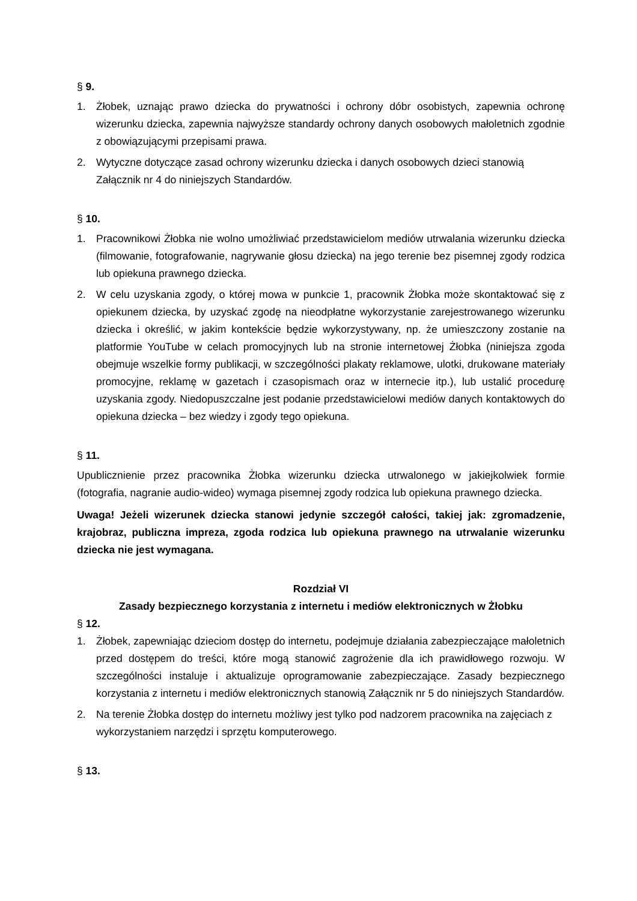§ 9.
1. Żłobek, uznając prawo dziecka do prywatności i ochrony dóbr osobistych, zapewnia ochronę wizerunku dziecka, zapewnia najwyższe standardy ochrony danych osobowych małoletnich zgodnie z obowiązującymi przepisami prawa.
2. Wytyczne dotyczące zasad ochrony wizerunku dziecka i danych osobowych dzieci stanowią Załącznik nr 4 do niniejszych Standardów.
§ 10.
1. Pracownikowi Żłobka nie wolno umożliwiać przedstawicielom mediów utrwalania wizerunku dziecka (filmowanie, fotografowanie, nagrywanie głosu dziecka) na jego terenie bez pisemnej zgody rodzica lub opiekuna prawnego dziecka.
2. W celu uzyskania zgody, o której mowa w punkcie 1, pracownik Żłobka może skontaktować się z opiekunem dziecka, by uzyskać zgodę na nieodpłatne wykorzystanie zarejestrowanego wizerunku dziecka i określić, w jakim kontekście będzie wykorzystywany, np. że umieszczony zostanie na platformie YouTube w celach promocyjnych lub na stronie internetowej Żłobka (niniejsza zgoda obejmuje wszelkie formy publikacji, w szczególności plakaty reklamowe, ulotki, drukowane materiały promocyjne, reklamę w gazetach i czasopismach oraz w internecie itp.), lub ustalić procedurę uzyskania zgody. Niedopuszczalne jest podanie przedstawicielowi mediów danych kontaktowych do opiekuna dziecka – bez wiedzy i zgody tego opiekuna.
§ 11.
Upublicznienie przez pracownika Żłobka wizerunku dziecka utrwalonego w jakiejkolwiek formie (fotografia, nagranie audio-wideo) wymaga pisemnej zgody rodzica lub opiekuna prawnego dziecka.
Uwaga! Jeżeli wizerunek dziecka stanowi jedynie szczegół całości, takiej jak: zgromadzenie, krajobraz, publiczna impreza, zgoda rodzica lub opiekuna prawnego na utrwalanie wizerunku dziecka nie jest wymagana.
Rozdział VI
Zasady bezpiecznego korzystania z internetu i mediów elektronicznych w Żłobku
§ 12.
1. Żłobek, zapewniając dzieciom dostęp do internetu, podejmuje działania zabezpieczające małoletnich przed dostępem do treści, które mogą stanowić zagrożenie dla ich prawidłowego rozwoju. W szczególności instaluje i aktualizuje oprogramowanie zabezpieczające. Zasady bezpiecznego korzystania z internetu i mediów elektronicznych stanowią Załącznik nr 5 do niniejszych Standardów.
2. Na terenie Żłobka dostęp do internetu możliwy jest tylko pod nadzorem pracownika na zajęciach z wykorzystaniem narzędzi i sprzętu komputerowego.
§ 13.